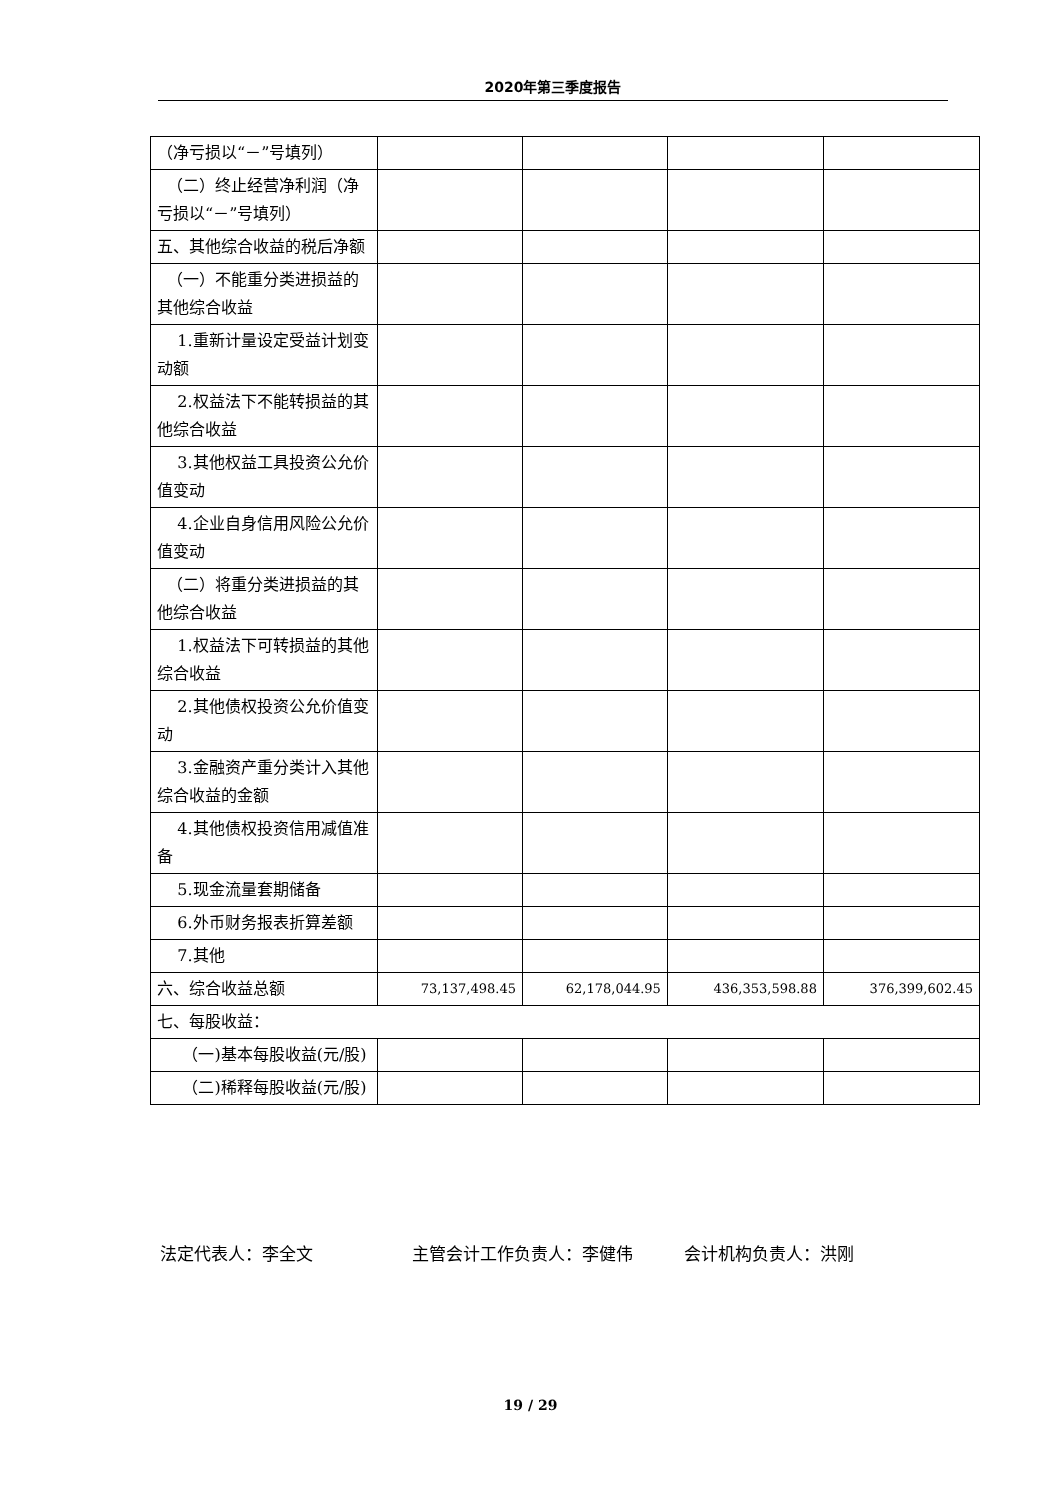2020年第三季度报告
| （净亏损以“－”号填列） | | | | |
| （二）终止经营净利润（净亏损以“－”号填列） | | | | |
| 五、其他综合收益的税后净额 | | | | |
| （一）不能重分类进损益的其他综合收益 | | | | |
| 1.重新计量设定受益计划变动额 | | | | |
| 2.权益法下不能转损益的其他综合收益 | | | | |
| 3.其他权益工具投资公允价值变动 | | | | |
| 4.企业自身信用风险公允价值变动 | | | | |
| （二）将重分类进损益的其他综合收益 | | | | |
| 1.权益法下可转损益的其他综合收益 | | | | |
| 2.其他债权投资公允价值变动 | | | | |
| 3.金融资产重分类计入其他综合收益的金额 | | | | |
| 4.其他债权投资信用减值准备 | | | | |
| 5.现金流量套期储备 | | | | |
| 6.外币财务报表折算差额 | | | | |
| 7.其他 | | | | |
| 六、综合收益总额 | 73,137,498.45 | 62,178,044.95 | 436,353,598.88 | 376,399,602.45 |
| 七、每股收益： | | | | |
| （一)基本每股收益(元/股) | | | | |
| （二)稀释每股收益(元/股) | | | | |
法定代表人：李全文 主管会计工作负责人：李健伟 会计机构负责人：洪刚
19 / 29